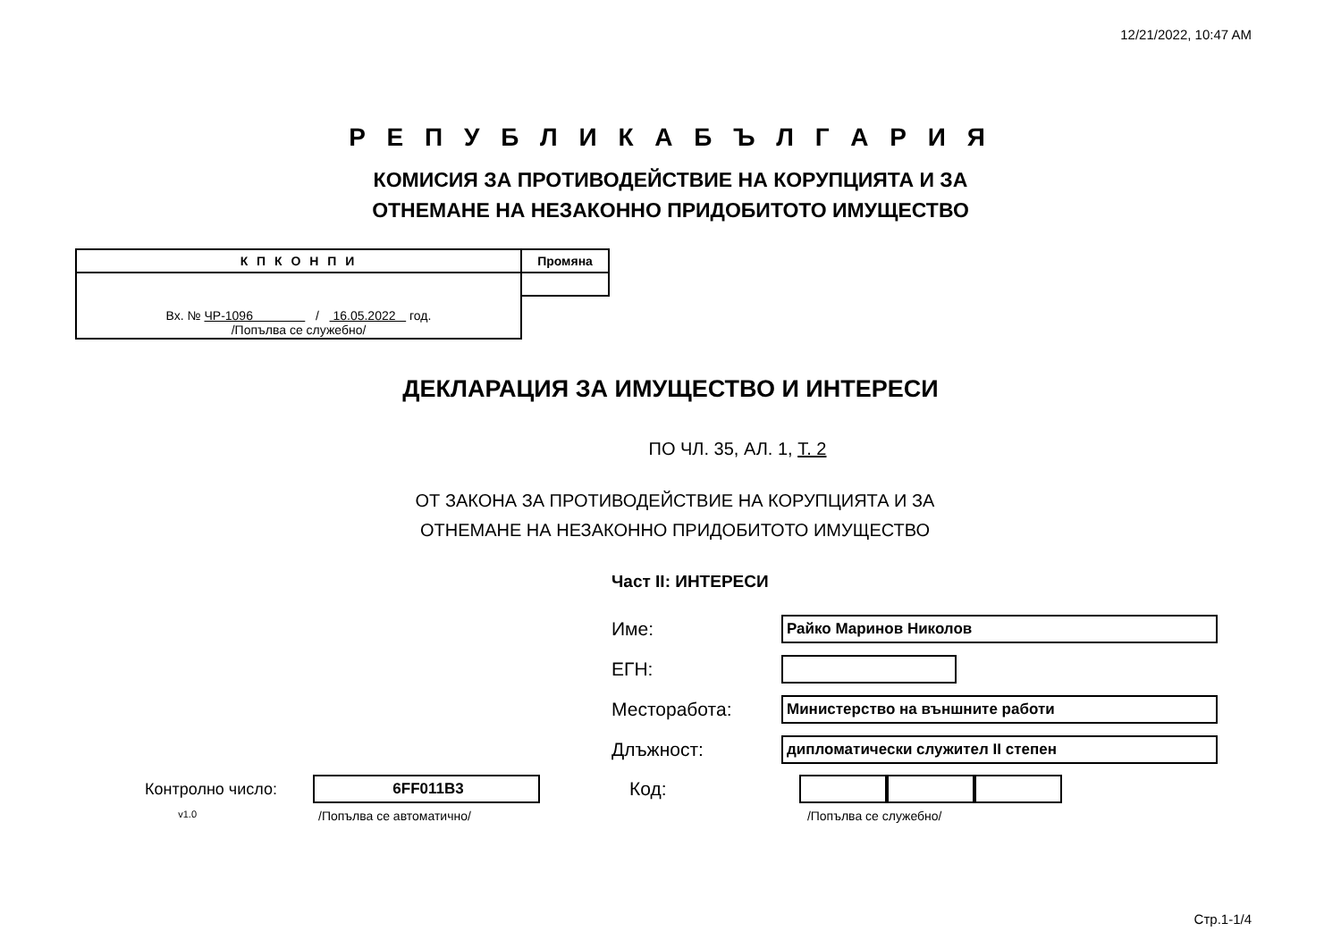12/21/2022, 10:47 AM
Р Е П У Б Л И К А Б Ъ Л Г А Р И Я
КОМИСИЯ ЗА ПРОТИВОДЕЙСТВИЕ НА КОРУПЦИЯТА И ЗА
ОТНЕМАНЕ НА НЕЗАКОННО ПРИДОБИТОТО ИМУЩЕСТВО
| К П К О Н П И | Промяна |
| --- | --- |
| Вх. № ЧР-1096 / 16.05.2022 год. /Попълва се служебно/ | |
ДЕКЛАРАЦИЯ ЗА ИМУЩЕСТВО И ИНТЕРЕСИ
ПО ЧЛ. 35, АЛ. 1, Т. 2
ОТ ЗАКОНА ЗА ПРОТИВОДЕЙСТВИЕ НА КОРУПЦИЯТА И ЗА
ОТНЕМАНЕ НА НЕЗАКОННО ПРИДОБИТОТО ИМУЩЕСТВО
Част II: ИНТЕРЕСИ
Име:
Райко Маринов Николов
ЕГН:
Месторабота:
Министерство на външните работи
Длъжност:
дипломатически служител II степен
Контролно число:
6FF011B3
Код:
v1.0 /Попълва се автоматично/ /Попълва се служебно/
Стр.1-1/4